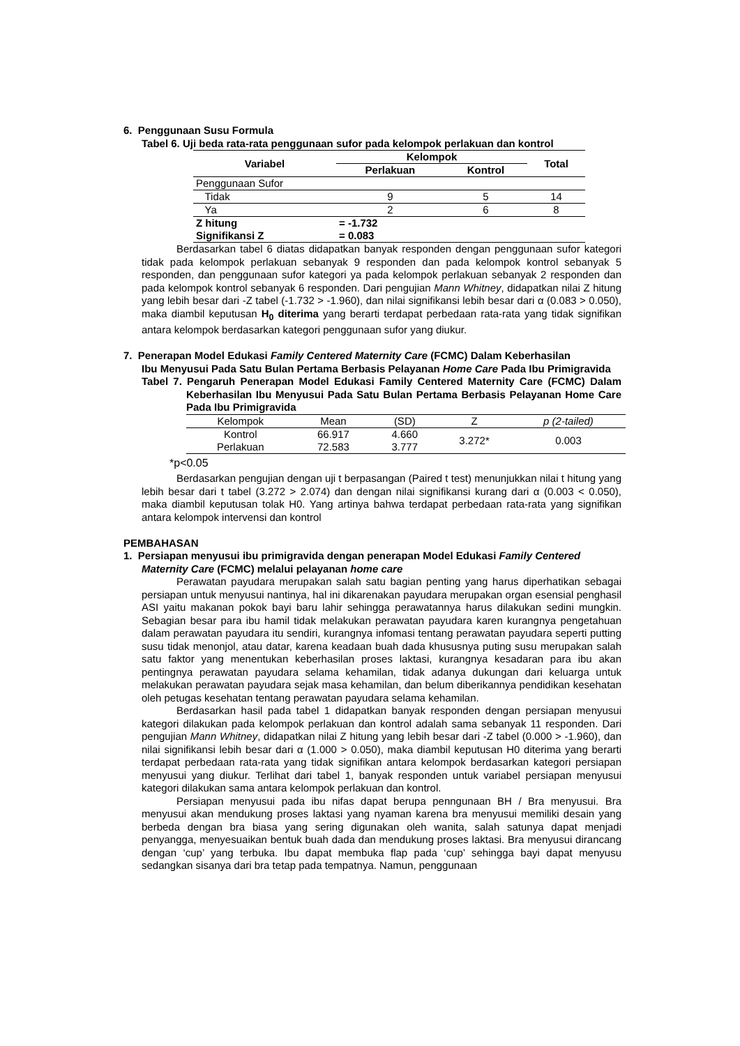6. Penggunaan Susu Formula
Tabel 6. Uji beda rata-rata penggunaan sufor pada kelompok perlakuan dan kontrol
| Variabel | Kelompok | | Total |
| --- | --- | --- | --- |
| | Perlakuan | Kontrol | |
| Penggunaan Sufor | | | |
| Tidak | 9 | 5 | 14 |
| Ya | 2 | 6 | 8 |
| Z hitung | = -1.732 | | |
| Signifikansi Z | = 0.083 | | |
Berdasarkan tabel 6 diatas didapatkan banyak responden dengan penggunaan sufor kategori tidak pada kelompok perlakuan sebanyak 9 responden dan pada kelompok kontrol sebanyak 5 responden, dan penggunaan sufor kategori ya pada kelompok perlakuan sebanyak 2 responden dan pada kelompok kontrol sebanyak 6 responden. Dari pengujian Mann Whitney, didapatkan nilai Z hitung yang lebih besar dari -Z tabel (-1.732 > -1.960), dan nilai signifikansi lebih besar dari α (0.083 > 0.050), maka diambil keputusan H<sub>0</sub> diterima yang berarti terdapat perbedaan rata-rata yang tidak signifikan antara kelompok berdasarkan kategori penggunaan sufor yang diukur.
7. Penerapan Model Edukasi Family Centered Maternity Care (FCMC) Dalam Keberhasilan
Ibu Menyusui Pada Satu Bulan Pertama Berbasis Pelayanan Home Care Pada Ibu Primigravida
Tabel 7. Pengaruh Penerapan Model Edukasi Family Centered Maternity Care (FCMC) Dalam Keberhasilan Ibu Menyusui Pada Satu Bulan Pertama Berbasis Pelayanan Home Care Pada Ibu Primigravida
| Kelompok | Mean | (SD) | Z | p (2-tailed) |
| Kontrol | 66.917 | 4.660 | 3.272* | 0.003 |
| Perlakuan | 72.583 | 3.777 | | |
*p<0.05
Berdasarkan pengujian dengan uji t berpasangan (Paired t test) menunjukkan nilai t hitung yang lebih besar dari t tabel (3.272 > 2.074) dan dengan nilai signifikansi kurang dari α (0.003 < 0.050), maka diambil keputusan tolak H0. Yang artinya bahwa terdapat perbedaan rata-rata yang signifikan antara kelompok intervensi dan kontrol
PEMBAHASAN
1. Persiapan menyusui ibu primigravida dengan penerapan Model Edukasi Family Centered
Maternity Care (FCMC) melalui pelayanan home care
Perawatan payudara merupakan salah satu bagian penting yang harus diperhatikan sebagai persiapan untuk menyusui nantinya, hal ini dikarenakan payudara merupakan organ esensial penghasil ASI yaitu makanan pokok bayi baru lahir sehingga perawatannya harus dilakukan sedini mungkin. Sebagian besar para ibu hamil tidak melakukan perawatan payudara karen kurangnya pengetahuan dalam perawatan payudara itu sendiri, kurangnya infomasi tentang perawatan payudara seperti putting susu tidak menonjol, atau datar, karena keadaan buah dada khususnya puting susu merupakan salah satu faktor yang menentukan keberhasilan proses laktasi, kurangnya kesadaran para ibu akan pentingnya perawatan payudara selama kehamilan, tidak adanya dukungan dari keluarga untuk melakukan perawatan payudara sejak masa kehamilan, dan belum diberikannya pendidikan kesehatan oleh petugas kesehatan tentang perawatan payudara selama kehamilan.
Berdasarkan hasil pada tabel 1 didapatkan banyak responden dengan persiapan menyusui kategori dilakukan pada kelompok perlakuan dan kontrol adalah sama sebanyak 11 responden. Dari pengujian Mann Whitney, didapatkan nilai Z hitung yang lebih besar dari -Z tabel (0.000 > -1.960), dan nilai signifikansi lebih besar dari α (1.000 > 0.050), maka diambil keputusan H0 diterima yang berarti terdapat perbedaan rata-rata yang tidak signifikan antara kelompok berdasarkan kategori persiapan menyusui yang diukur. Terlihat dari tabel 1, banyak responden untuk variabel persiapan menyusui kategori dilakukan sama antara kelompok perlakuan dan kontrol.
Persiapan menyusui pada ibu nifas dapat berupa penngunaan BH / Bra menyusui. Bra menyusui akan mendukung proses laktasi yang nyaman karena bra menyusui memiliki desain yang berbeda dengan bra biasa yang sering digunakan oleh wanita, salah satunya dapat menjadi penyangga, menyesuaikan bentuk buah dada dan mendukung proses laktasi. Bra menyusui dirancang dengan ‘cup’ yang terbuka. Ibu dapat membuka flap pada ‘cup’ sehingga bayi dapat menyusu sedangkan sisanya dari bra tetap pada tempatnya. Namun, penggunaan